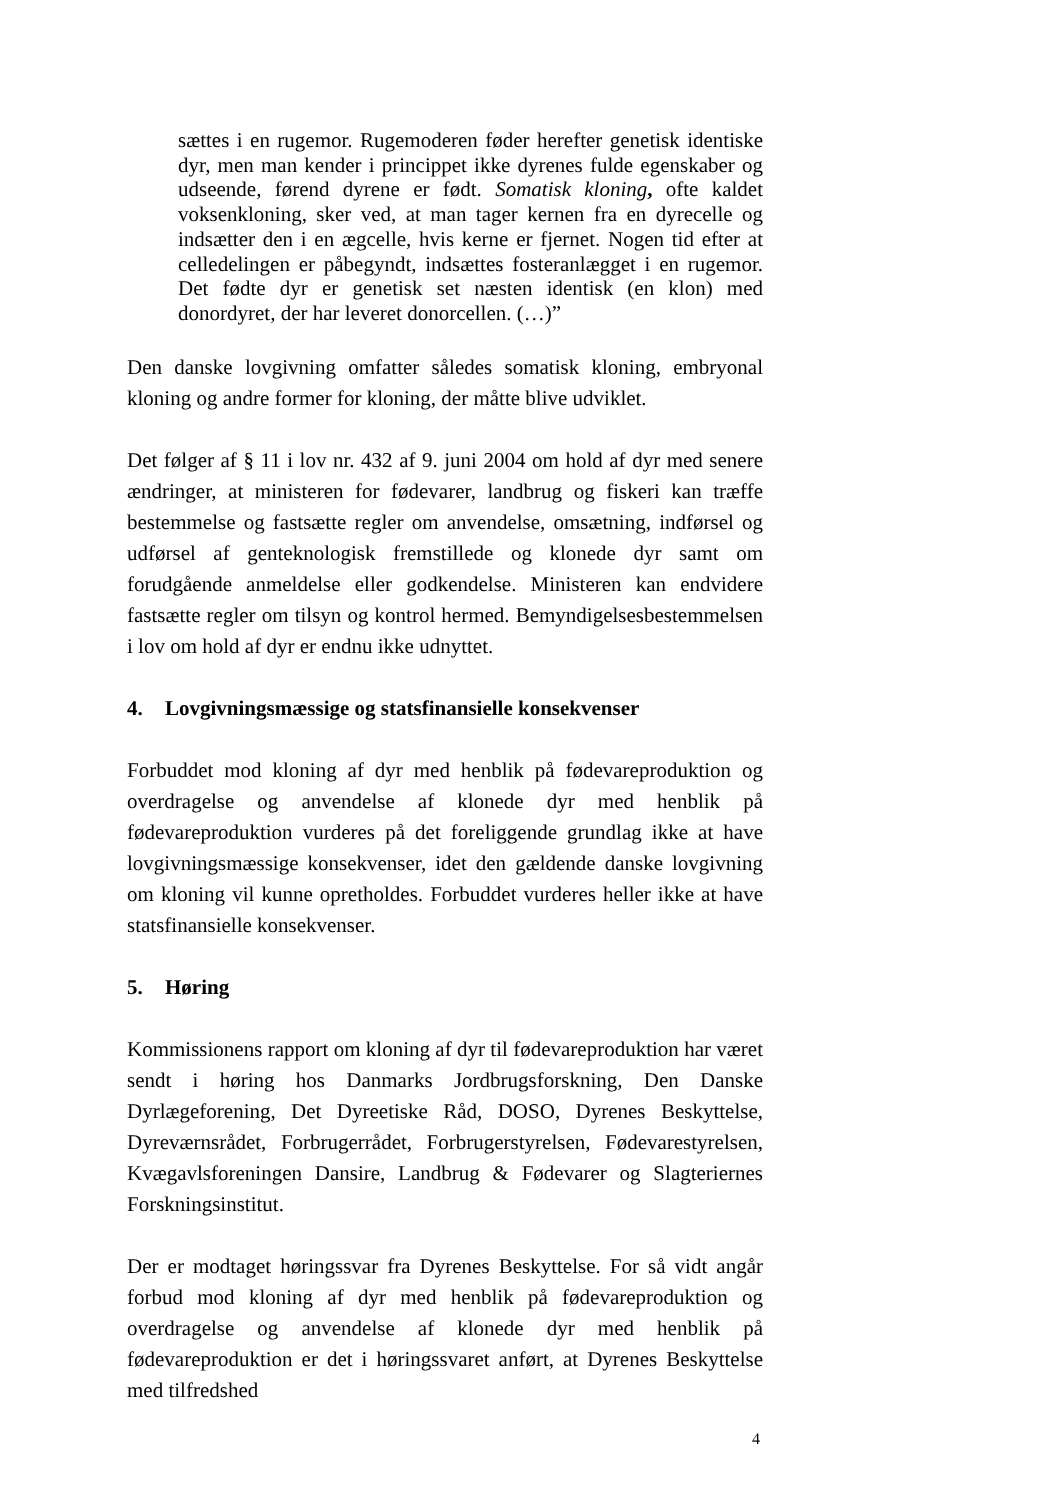sættes i en rugemor. Rugemoderen føder herefter genetisk identiske dyr, men man kender i princippet ikke dyrenes fulde egenskaber og udseende, førend dyrene er født. Somatisk kloning, ofte kaldet voksenkloning, sker ved, at man tager kernen fra en dyrecelle og indsætter den i en ægcelle, hvis kerne er fjernet. Nogen tid efter at celledelingen er påbegyndt, indsættes fosteranlægget i en rugemor. Det fødte dyr er genetisk set næsten identisk (en klon) med donordyret, der har leveret donorcellen. (…)”
Den danske lovgivning omfatter således somatisk kloning, embryonal kloning og andre former for kloning, der måtte blive udviklet.
Det følger af § 11 i lov nr. 432 af 9. juni 2004 om hold af dyr med senere ændringer, at ministeren for fødevarer, landbrug og fiskeri kan træffe bestemmelse og fastsætte regler om anvendelse, omsætning, indførsel og udførsel af genteknologisk fremstillede og klonede dyr samt om forudgående anmeldelse eller godkendelse. Ministeren kan endvidere fastsætte regler om tilsyn og kontrol hermed. Bemyndigelsesbestemmelsen i lov om hold af dyr er endnu ikke udnyttet.
4. Lovgivningsmæssige og statsfinansielle konsekvenser
Forbuddet mod kloning af dyr med henblik på fødevareproduktion og overdragelse og anvendelse af klonede dyr med henblik på fødevareproduktion vurderes på det foreliggende grundlag ikke at have lovgivningsmæssige konsekvenser, idet den gældende danske lovgivning om kloning vil kunne opretholdes. Forbuddet vurderes heller ikke at have statsfinansielle konsekvenser.
5. Høring
Kommissionens rapport om kloning af dyr til fødevareproduktion har været sendt i høring hos Danmarks Jordbrugsforskning, Den Danske Dyrlægeforening, Det Dyreetiske Råd, DOSO, Dyrenes Beskyttelse, Dyreværnsrådet, Forbrugerrådet, Forbrugerstyrelsen, Fødevarestyrelsen, Kvægavlsforeningen Dansire, Landbrug & Fødevarer og Slagteriernes Forskningsinstitut.
Der er modtaget høringssvar fra Dyrenes Beskyttelse. For så vidt angår forbud mod kloning af dyr med henblik på fødevareproduktion og overdragelse og anvendelse af klonede dyr med henblik på fødevareproduktion er det i høringssvaret anført, at Dyrenes Beskyttelse med tilfredshed
4